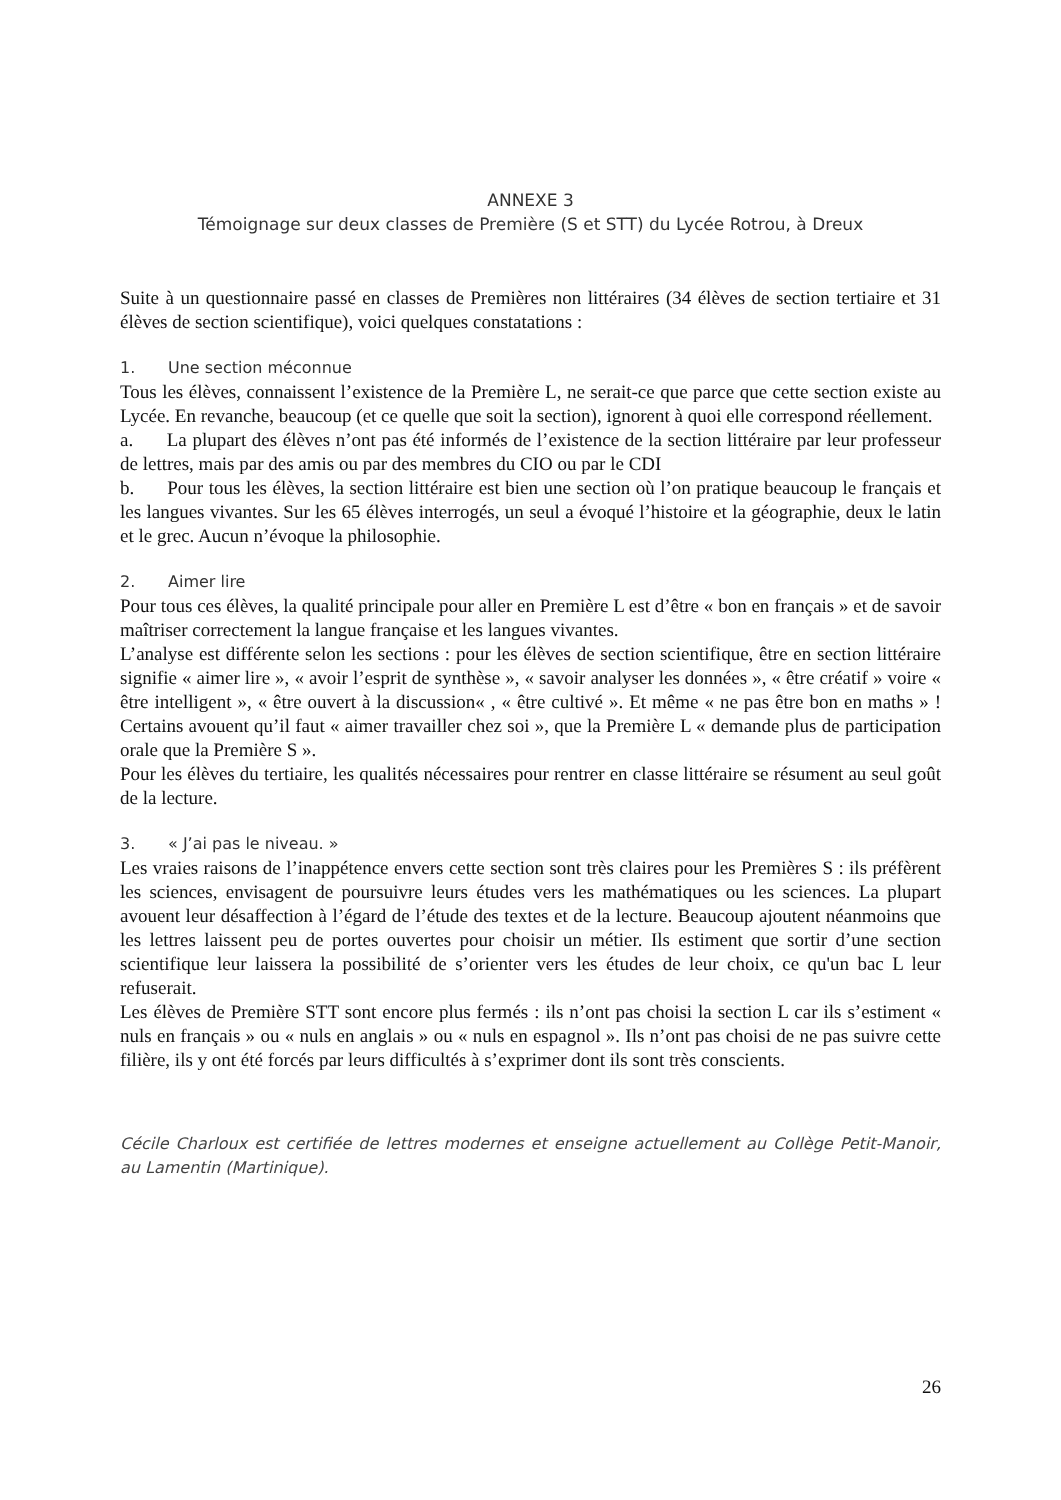ANNEXE 3
Témoignage sur deux classes de Première (S et STT) du Lycée Rotrou, à Dreux
Suite à un questionnaire passé en classes de Premières non littéraires (34 élèves de section tertiaire et 31 élèves de section scientifique), voici quelques constatations :
1. Une section méconnue
Tous les élèves, connaissent l’existence de la Première L, ne serait-ce que parce que cette section existe au Lycée. En revanche, beaucoup (et ce quelle que soit la section), ignorent à quoi elle correspond réellement.
a. La plupart des élèves n’ont pas été informés de l’existence de la section littéraire par leur professeur de lettres, mais par des amis ou par des membres du CIO ou par le CDI
b. Pour tous les élèves, la section littéraire est bien une section où l’on pratique beaucoup le français et les langues vivantes. Sur les 65 élèves interrogés, un seul a évoqué l’histoire et la géographie, deux le latin et le grec. Aucun n’évoque la philosophie.
2. Aimer lire
Pour tous ces élèves, la qualité principale pour aller en Première L est d’être « bon en français » et de savoir maîtriser correctement la langue française et les langues vivantes.
L’analyse est différente selon les sections : pour les élèves de section scientifique, être en section littéraire signifie « aimer lire », « avoir l’esprit de synthèse », « savoir analyser les données », « être créatif » voire « être intelligent », « être ouvert à la discussion« , « être cultivé ». Et même « ne pas être bon en maths » ! Certains avouent qu’il faut « aimer travailler chez soi », que la Première L « demande plus de participation orale que la Première S ».
Pour les élèves du tertiaire, les qualités nécessaires pour rentrer en classe littéraire se résument au seul goût de la lecture.
3. « J’ai pas le niveau. »
Les vraies raisons de l’inappétence envers cette section sont très claires pour les Premières S : ils préfèrent les sciences, envisagent de poursuivre leurs études vers les mathématiques ou les sciences. La plupart avouent leur désaffection à l’égard de l’étude des textes et de la lecture. Beaucoup ajoutent néanmoins que les lettres laissent peu de portes ouvertes pour choisir un métier. Ils estiment que sortir d’une section scientifique leur laissera la possibilité de s’orienter vers les études de leur choix, ce qu'un bac L leur refuserait.
Les élèves de Première STT sont encore plus fermés : ils n’ont pas choisi la section L car ils s’estiment « nuls en français » ou « nuls en anglais » ou « nuls en espagnol ». Ils n’ont pas choisi de ne pas suivre cette filière, ils y ont été forcés par leurs difficultés à s’exprimer dont ils sont très conscients.
Cécile Charloux est certifiée de lettres modernes et enseigne actuellement au Collège Petit-Manoir, au Lamentin (Martinique).
26